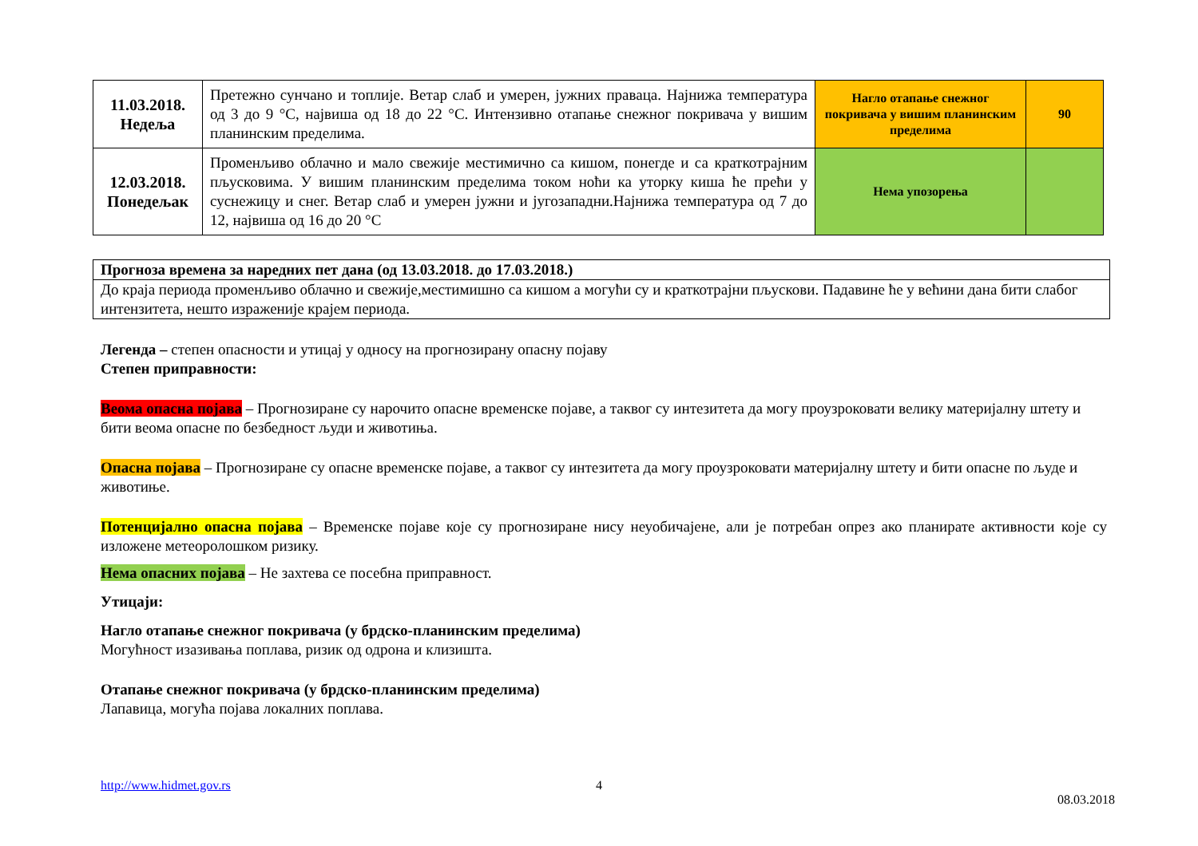| 11.03.2018. Недеља | Претежно сунчано и топлије. Ветар слаб и умерен, јужних праваца. Најнижа температура од 3 до 9 °C, највиша од 18 до 22 °C. Интензивно отапање снежног покривача у вишим планинским пределима. | Нагло отапање снежног покривача у вишим планинским пределима | 90 |
| 12.03.2018. Понедељак | Променљиво облачно и мало свежије местимично са кишом, понегде и са краткотрајним пљусковима. У вишим планинским пределима током ноћи ка уторку киша ће прећи у суснежицу и снег. Ветар слаб и умерен јужни и југозападни.Најнижа температура од 7 до 12, највиша од 16 до 20 °C | Нема упозорења | |
| Прогноза времена за наредних пет дана (од 13.03.2018. до 17.03.2018.) |
| До краја периода променљиво облачно и свежије,местимишно са кишом а могући су и краткотрајни пљускови. Падавине ће у већини дана бити слабог интензитета, нешто израженије крајем периода. |
Легенда – степен опасности и утицај у односу на прогнозирану опасну појаву
Степен приправности:
Веома опасна појава – Прогнозиране су нарочито опасне временске појаве, а таквог су интезитета да могу проузроковати велику материјалну штету и бити веома опасне по безбедност људи и животиња.
Опасна појава – Прогнозиране су опасне временске појаве, а таквог су интезитета да могу проузроковати материјалну штету и бити опасне по људе и животиње.
Потенцијално опасна појава – Временске појаве које су прогнозиране нису неуобичајене, али је потребан опрез ако планирате активности које су изложене метеоролошком ризику.
Нема опасних појава – Не захтева се посебна приправност.
Утицаји:
Нагло отапање снежног покривача (у брдско-планинским пределима)
Могућност изазивања поплава, ризик од одрона и клизишта.
Отапање снежног покривача (у брдско-планинским пределима)
Лапавица, могућа појава локалних поплава.
http://www.hidmet.gov.rs 4
08.03.2018